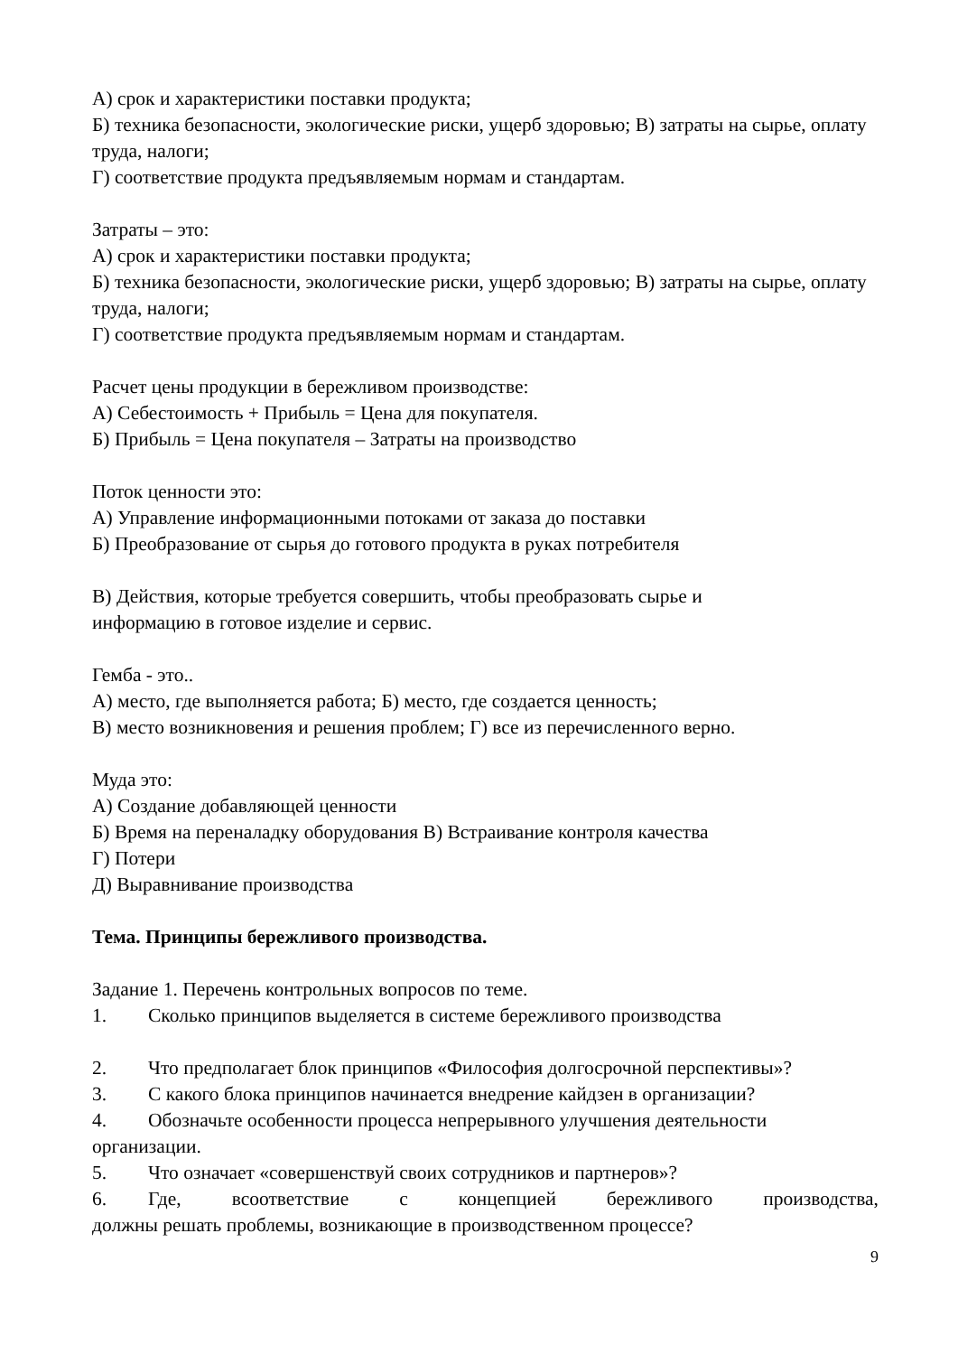А) срок и характеристики поставки продукта;
Б) техника безопасности, экологические риски, ущерб здоровью; В) затраты на сырье, оплату труда, налоги;
Г) соответствие продукта предъявляемым нормам и стандартам.
Затраты – это:
А) срок и характеристики поставки продукта;
Б) техника безопасности, экологические риски, ущерб здоровью; В) затраты на сырье, оплату труда, налоги;
Г) соответствие продукта предъявляемым нормам и стандартам.
Расчет цены продукции в бережливом производстве:
А) Себестоимость + Прибыль = Цена для покупателя.
Б) Прибыль = Цена покупателя – Затраты на производство
Поток ценности это:
А) Управление информационными потоками от заказа до поставки
Б) Преобразование от сырья до готового продукта в руках потребителя
В) Действия, которые требуется совершить, чтобы преобразовать сырье и
информацию в готовое изделие и сервис.
Гемба - это..
А) место, где выполняется работа; Б) место, где создается ценность;
В) место возникновения и решения проблем; Г) все из перечисленного верно.
Муда это:
А) Создание добавляющей ценности
Б) Время на переналадку оборудования В) Встраивание контроля качества
Г) Потери
Д) Выравнивание производства
Тема. Принципы бережливого производства.
Задание 1. Перечень контрольных вопросов по теме.
1. Сколько принципов выделяется в системе бережливого производства
2. Что предполагает блок принципов «Философия долгосрочной перспективы»?
3. С какого блока принципов начинается внедрение кайдзен в организации?
4. Обозначьте особенности процесса непрерывного улучшения деятельности
организации.
5. Что означает «совершенствуй своих сотрудников и партнеров»?
6. Где, всоответствие с концепцией бережливого производства,
должны решать проблемы, возникающие в производственном процессе?
9